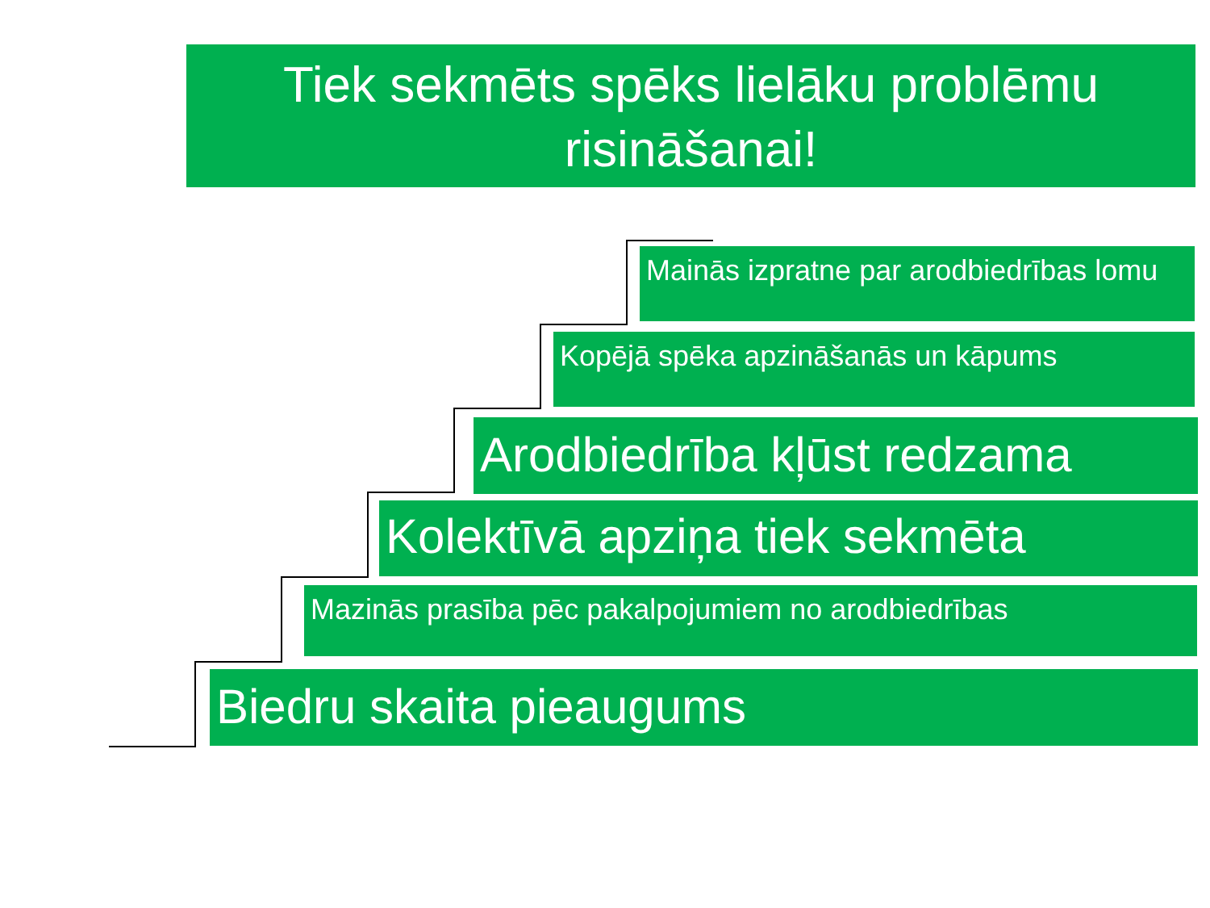Tiek sekmēts spēks lielāku problēmu risināšanai!
Mainās izpratne par arodbiedrības lomu
Kopējā spēka apzināšanās un kāpums
Arodbiedrība kļūst redzama
Kolektīvā apziņa tiek sekmēta
Mazinās prasība pēc pakalpojumiem no arodbiedrības
Biedru skaita pieaugums